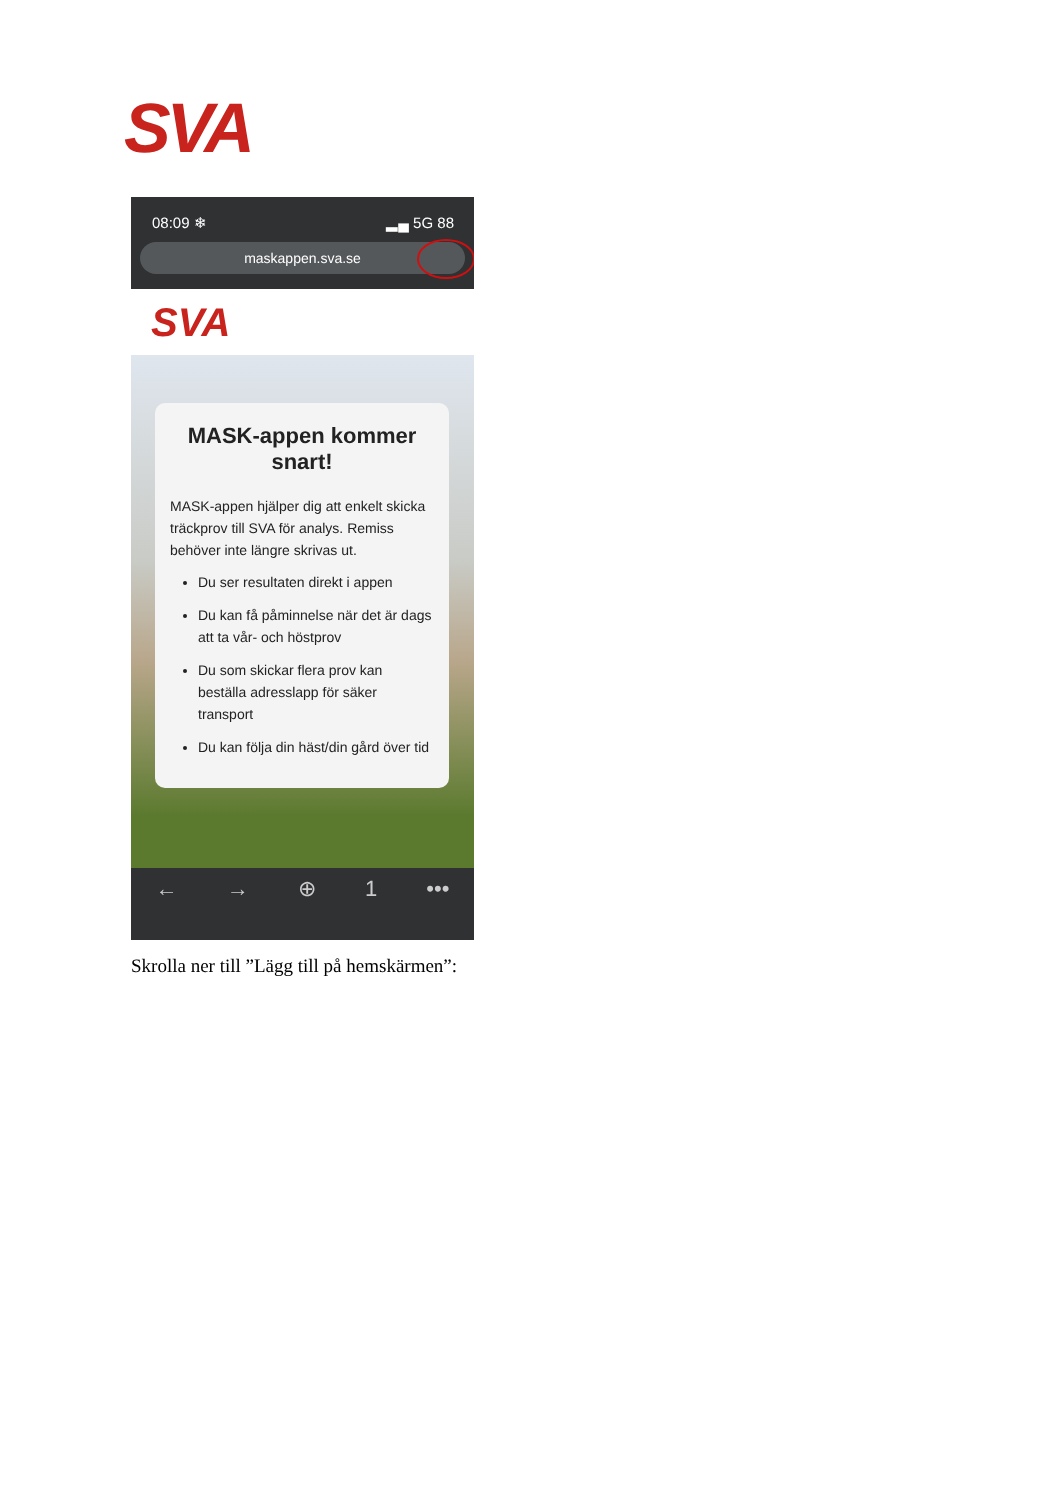SVA
08:09 ❄ ▂▄ 5G 88
maskappen.sva.se
SVA
MASK-appen kommer snart!
MASK-appen hjälper dig att enkelt skicka träckprov till SVA för analys. Remiss behöver inte längre skrivas ut.
Du ser resultaten direkt i appen
Du kan få påminnelse när det är dags att ta vår- och höstprov
Du som skickar flera prov kan beställa adresslapp för säker transport
Du kan följa din häst/din gård över tid
← → ⊕ 1 •••
Skrolla ner till ”Lägg till på hemskärmen”: